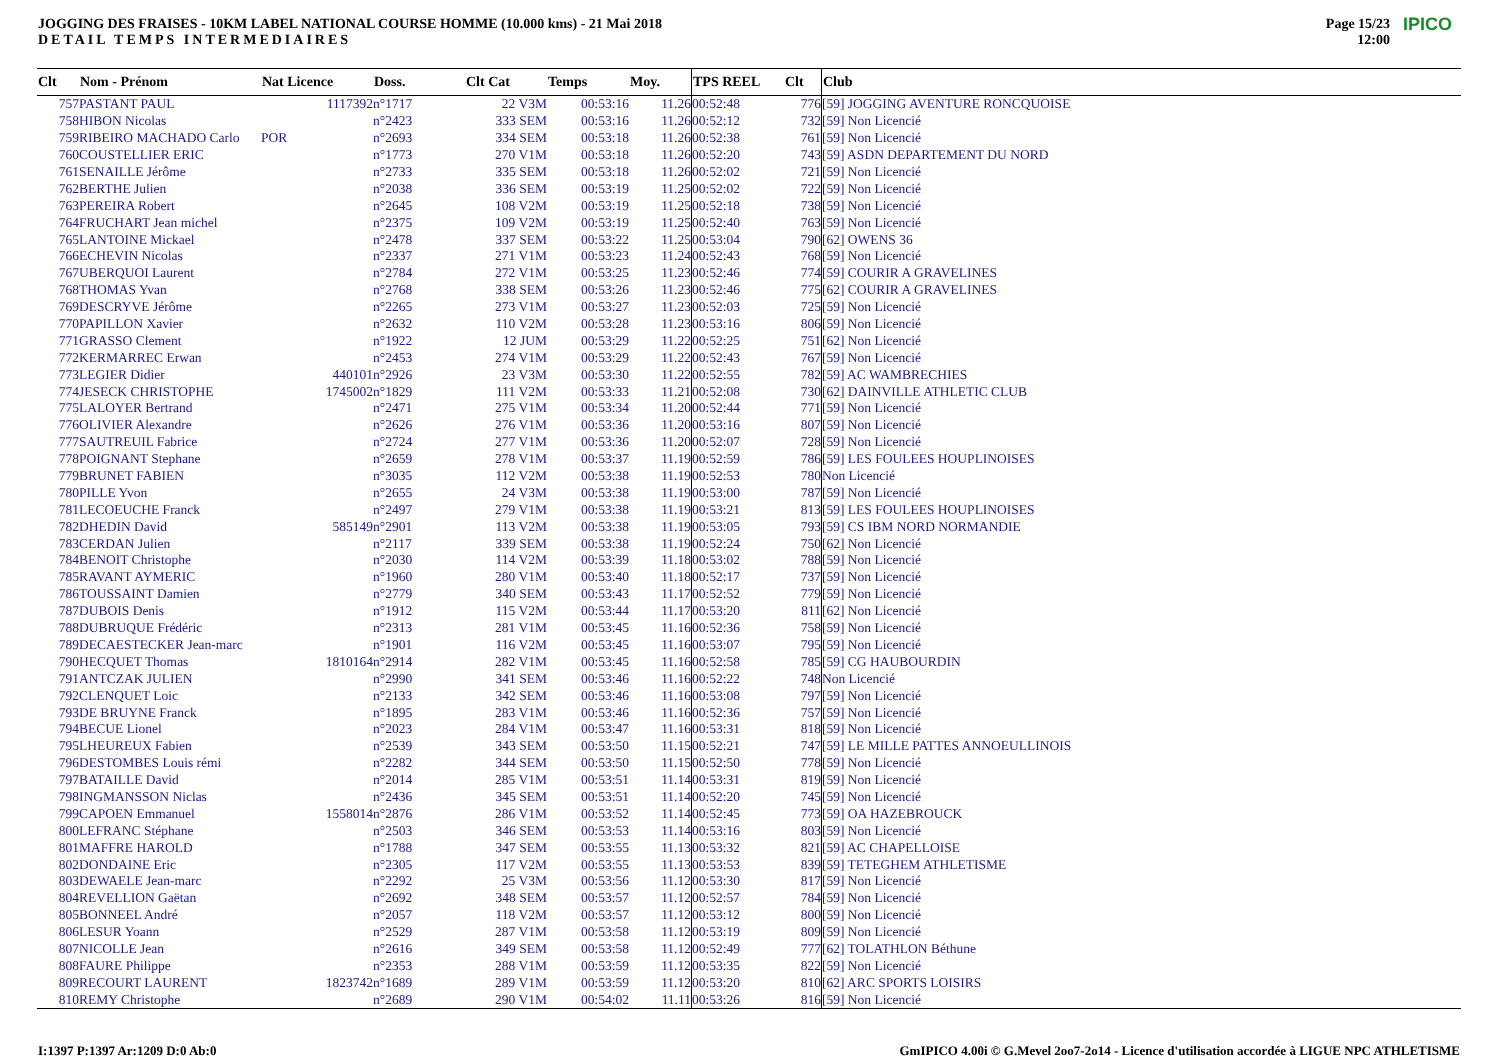JOGGING DES FRAISES - 10KM LABEL NATIONAL COURSE HOMME (10.000 kms) - 21 Mai 2018
DETAIL TEMPS INTERMEDIAIRES
Page 15/23
12:00
IPICO
| Clt | Nom - Prénom | Nat Licence | Doss. | Clt Cat | Temps | Moy. | TPS REEL | Clt | Club |
| --- | --- | --- | --- | --- | --- | --- | --- | --- | --- |
| 757 | PASTANT PAUL | 1117392 | n°1717 | 22 V3M | 00:53:16 | 11.26 | 00:52:48 | 776 | [59] JOGGING AVENTURE RONCQUOISE |
| 758 | HIBON Nicolas | | n°2423 | 333 SEM | 00:53:16 | 11.26 | 00:52:12 | 732 | [59] Non Licencié |
| 759 | RIBEIRO MACHADO Carlo | POR | n°2693 | 334 SEM | 00:53:18 | 11.26 | 00:52:38 | 761 | [59] Non Licencié |
| 760 | COUSTELLIER ERIC | | n°1773 | 270 V1M | 00:53:18 | 11.26 | 00:52:20 | 743 | [59] ASDN DEPARTEMENT DU NORD |
| 761 | SENAILLE Jérôme | | n°2733 | 335 SEM | 00:53:18 | 11.26 | 00:52:02 | 721 | [59] Non Licencié |
| 762 | BERTHE Julien | | n°2038 | 336 SEM | 00:53:19 | 11.25 | 00:52:02 | 722 | [59] Non Licencié |
| 763 | PEREIRA Robert | | n°2645 | 108 V2M | 00:53:19 | 11.25 | 00:52:18 | 738 | [59] Non Licencié |
| 764 | FRUCHART Jean michel | | n°2375 | 109 V2M | 00:53:19 | 11.25 | 00:52:40 | 763 | [59] Non Licencié |
| 765 | LANTOINE Mickael | | n°2478 | 337 SEM | 00:53:22 | 11.25 | 00:53:04 | 790 | [62] OWENS 36 |
| 766 | ECHEVIN Nicolas | | n°2337 | 271 V1M | 00:53:23 | 11.24 | 00:52:43 | 768 | [59] Non Licencié |
| 767 | UBERQUOI Laurent | | n°2784 | 272 V1M | 00:53:25 | 11.23 | 00:52:46 | 774 | [59] COURIR A GRAVELINES |
| 768 | THOMAS Yvan | | n°2768 | 338 SEM | 00:53:26 | 11.23 | 00:52:46 | 775 | [62] COURIR A GRAVELINES |
| 769 | DESCRYVE Jérôme | | n°2265 | 273 V1M | 00:53:27 | 11.23 | 00:52:03 | 725 | [59] Non Licencié |
| 770 | PAPILLON Xavier | | n°2632 | 110 V2M | 00:53:28 | 11.23 | 00:53:16 | 806 | [59] Non Licencié |
| 771 | GRASSO Clement | | n°1922 | 12 JUM | 00:53:29 | 11.22 | 00:52:25 | 751 | [62] Non Licencié |
| 772 | KERMARREC Erwan | | n°2453 | 274 V1M | 00:53:29 | 11.22 | 00:52:43 | 767 | [59] Non Licencié |
| 773 | LEGIER Didier | 440101 | n°2926 | 23 V3M | 00:53:30 | 11.22 | 00:52:55 | 782 | [59] AC WAMBRECHIES |
| 774 | JESECK CHRISTOPHE | 1745002 | n°1829 | 111 V2M | 00:53:33 | 11.21 | 00:52:08 | 730 | [62] DAINVILLE ATHLETIC CLUB |
| 775 | LALOYER Bertrand | | n°2471 | 275 V1M | 00:53:34 | 11.20 | 00:52:44 | 771 | [59] Non Licencié |
| 776 | OLIVIER Alexandre | | n°2626 | 276 V1M | 00:53:36 | 11.20 | 00:53:16 | 807 | [59] Non Licencié |
| 777 | SAUTREUIL Fabrice | | n°2724 | 277 V1M | 00:53:36 | 11.20 | 00:52:07 | 728 | [59] Non Licencié |
| 778 | POIGNANT Stephane | | n°2659 | 278 V1M | 00:53:37 | 11.19 | 00:52:59 | 786 | [59] LES FOULEES HOUPLINOISES |
| 779 | BRUNET FABIEN | | n°3035 | 112 V2M | 00:53:38 | 11.19 | 00:52:53 | 780 | Non Licencié |
| 780 | PILLE Yvon | | n°2655 | 24 V3M | 00:53:38 | 11.19 | 00:53:00 | 787 | [59] Non Licencié |
| 781 | LECOEUCHE Franck | | n°2497 | 279 V1M | 00:53:38 | 11.19 | 00:53:21 | 813 | [59] LES FOULEES HOUPLINOISES |
| 782 | DHEDIN David | 585149 | n°2901 | 113 V2M | 00:53:38 | 11.19 | 00:53:05 | 793 | [59] CS IBM NORD NORMANDIE |
| 783 | CERDAN Julien | | n°2117 | 339 SEM | 00:53:38 | 11.19 | 00:52:24 | 750 | [62] Non Licencié |
| 784 | BENOIT Christophe | | n°2030 | 114 V2M | 00:53:39 | 11.18 | 00:53:02 | 788 | [59] Non Licencié |
| 785 | RAVANT AYMERIC | | n°1960 | 280 V1M | 00:53:40 | 11.18 | 00:52:17 | 737 | [59] Non Licencié |
| 786 | TOUSSAINT Damien | | n°2779 | 340 SEM | 00:53:43 | 11.17 | 00:52:52 | 779 | [59] Non Licencié |
| 787 | DUBOIS Denis | | n°1912 | 115 V2M | 00:53:44 | 11.17 | 00:53:20 | 811 | [62] Non Licencié |
| 788 | DUBRUQUE Frédéric | | n°2313 | 281 V1M | 00:53:45 | 11.16 | 00:52:36 | 758 | [59] Non Licencié |
| 789 | DECAESTECKER Jean-marc | | n°1901 | 116 V2M | 00:53:45 | 11.16 | 00:53:07 | 795 | [59] Non Licencié |
| 790 | HECQUET Thomas | 1810164 | n°2914 | 282 V1M | 00:53:45 | 11.16 | 00:52:58 | 785 | [59] CG HAUBOURDIN |
| 791 | ANTCZAK JULIEN | | n°2990 | 341 SEM | 00:53:46 | 11.16 | 00:52:22 | 748 | Non Licencié |
| 792 | CLENQUET Loic | | n°2133 | 342 SEM | 00:53:46 | 11.16 | 00:53:08 | 797 | [59] Non Licencié |
| 793 | DE BRUYNE Franck | | n°1895 | 283 V1M | 00:53:46 | 11.16 | 00:52:36 | 757 | [59] Non Licencié |
| 794 | BECUE Lionel | | n°2023 | 284 V1M | 00:53:47 | 11.16 | 00:53:31 | 818 | [59] Non Licencié |
| 795 | LHEUREUX Fabien | | n°2539 | 343 SEM | 00:53:50 | 11.15 | 00:52:21 | 747 | [59] LE MILLE PATTES ANNOEULLINOIS |
| 796 | DESTOMBES Louis rémi | | n°2282 | 344 SEM | 00:53:50 | 11.15 | 00:52:50 | 778 | [59] Non Licencié |
| 797 | BATAILLE David | | n°2014 | 285 V1M | 00:53:51 | 11.14 | 00:53:31 | 819 | [59] Non Licencié |
| 798 | INGMANSSON Niclas | | n°2436 | 345 SEM | 00:53:51 | 11.14 | 00:52:20 | 745 | [59] Non Licencié |
| 799 | CAPOEN Emmanuel | 1558014 | n°2876 | 286 V1M | 00:53:52 | 11.14 | 00:52:45 | 773 | [59] OA HAZEBROUCK |
| 800 | LEFRANC Stéphane | | n°2503 | 346 SEM | 00:53:53 | 11.14 | 00:53:16 | 803 | [59] Non Licencié |
| 801 | MAFFRE HAROLD | | n°1788 | 347 SEM | 00:53:55 | 11.13 | 00:53:32 | 821 | [59] AC CHAPELLOISE |
| 802 | DONDAINE Eric | | n°2305 | 117 V2M | 00:53:55 | 11.13 | 00:53:53 | 839 | [59] TETEGHEM ATHLETISME |
| 803 | DEWAELE Jean-marc | | n°2292 | 25 V3M | 00:53:56 | 11.12 | 00:53:30 | 817 | [59] Non Licencié |
| 804 | REVELLION Gaëtan | | n°2692 | 348 SEM | 00:53:57 | 11.12 | 00:52:57 | 784 | [59] Non Licencié |
| 805 | BONNEEL André | | n°2057 | 118 V2M | 00:53:57 | 11.12 | 00:53:12 | 800 | [59] Non Licencié |
| 806 | LESUR Yoann | | n°2529 | 287 V1M | 00:53:58 | 11.12 | 00:53:19 | 809 | [59] Non Licencié |
| 807 | NICOLLE Jean | | n°2616 | 349 SEM | 00:53:58 | 11.12 | 00:52:49 | 777 | [62] TOLATHLON Béthune |
| 808 | FAURE Philippe | | n°2353 | 288 V1M | 00:53:59 | 11.12 | 00:53:35 | 822 | [59] Non Licencié |
| 809 | RECOURT LAURENT | 1823742 | n°1689 | 289 V1M | 00:53:59 | 11.12 | 00:53:20 | 810 | [62] ARC SPORTS LOISIRS |
| 810 | REMY Christophe | | n°2689 | 290 V1M | 00:54:02 | 11.11 | 00:53:26 | 816 | [59] Non Licencié |
I:1397 P:1397 Ar:1209 D:0 Ab:0
GmIPICO 4.00i © G.Mevel 2oo7-2o14 - Licence d'utilisation accordée à LIGUE NPC ATHLETISME